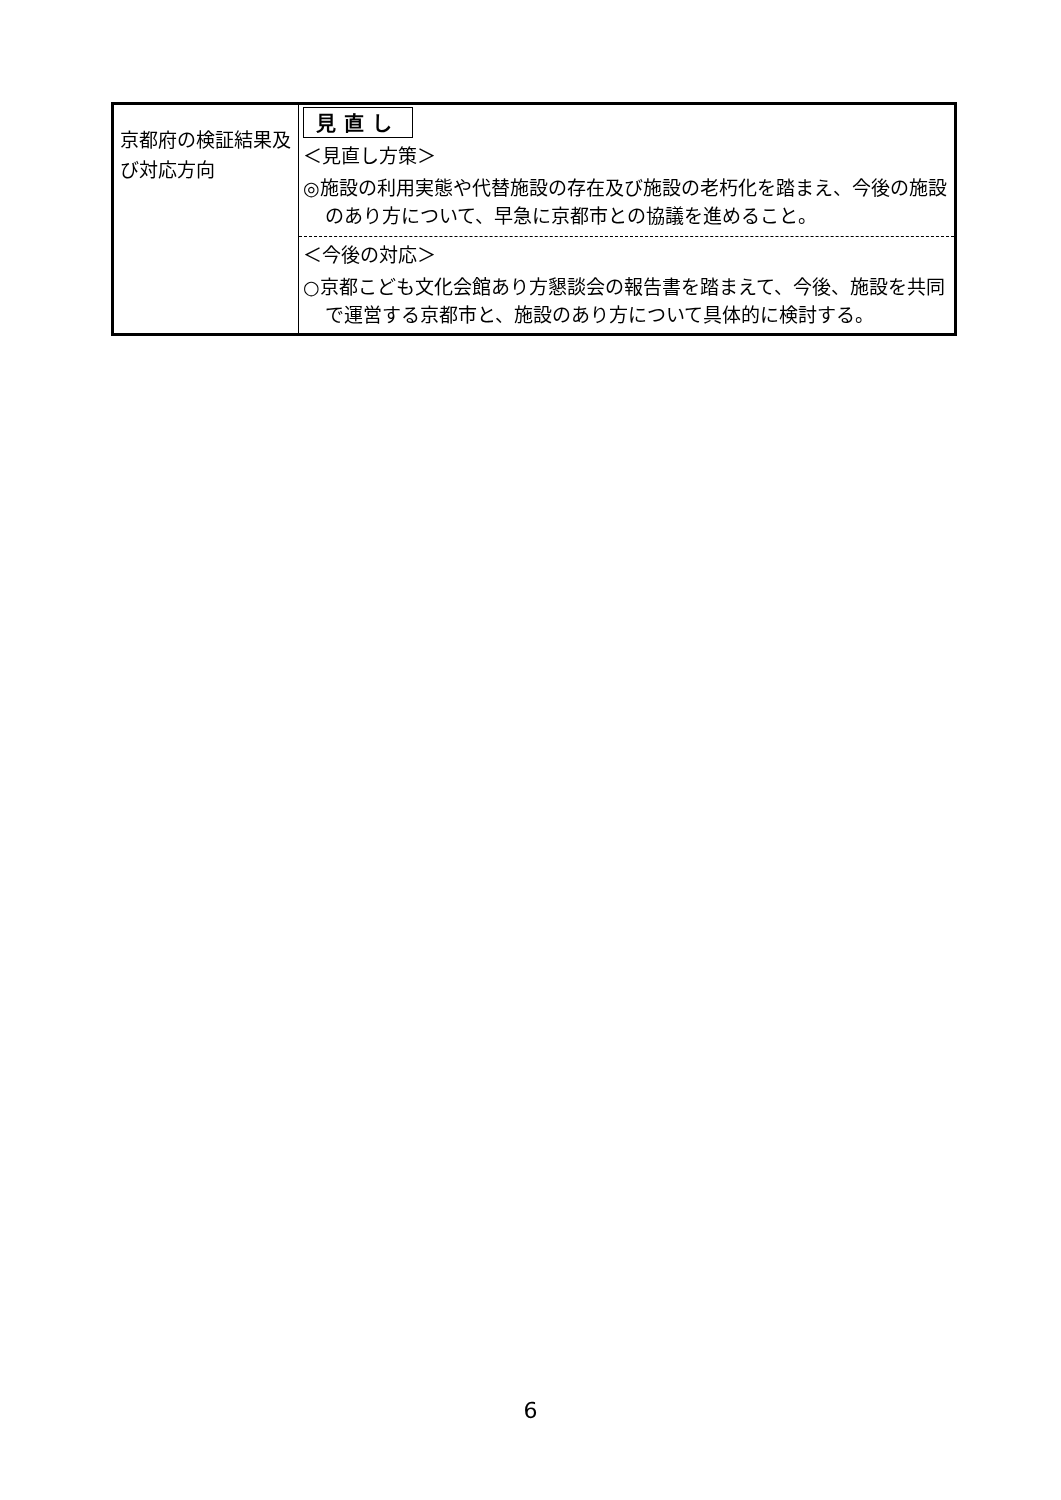| 京都府の検証結果及び対応方向 | 見直し ＜見直し方策＞ ◎施設の利用実態や代替施設の存在及び施設の老朽化を踏まえ、今後の施設のあり方について、早急に京都市との協議を進めること。 ＜今後の対応＞ ○京都こども文化会館あり方懇談会の報告書を踏まえて、今後、施設を共同で運営する京都市と、施設のあり方について具体的に検討する。 |
6